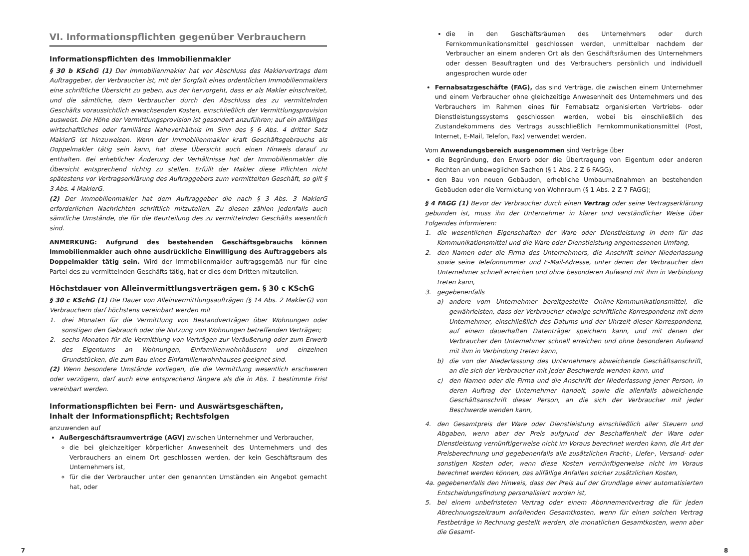VI. Informationspflichten gegenüber Verbrauchern
Informationspflichten des Immobilienmakler
§ 30 b KSchG (1) Der Immobilienmakler hat vor Abschluss des Maklervertrags dem Auftraggeber, der Verbraucher ist, mit der Sorgfalt eines ordentlichen Immobilienmaklers eine schriftliche Übersicht zu geben, aus der hervorgeht, dass er als Makler einschreitet, und die sämtliche, dem Verbraucher durch den Abschluss des zu vermittelnden Geschäfts voraussichtlich erwachsenden Kosten, einschließlich der Vermittlungsprovision ausweist. Die Höhe der Vermittlungsprovision ist gesondert anzuführen; auf ein allfälliges wirtschaftliches oder familiäres Naheverhältnis im Sinn des § 6 Abs. 4 dritter Satz MaklerG ist hinzuweisen. Wenn der Immobilienmakler kraft Geschäftsgebrauchs als Doppelmakler tätig sein kann, hat diese Übersicht auch einen Hinweis darauf zu enthalten. Bei erheblicher Änderung der Verhältnisse hat der Immobilienmakler die Übersicht entsprechend richtig zu stellen. Erfüllt der Makler diese Pflichten nicht spätestens vor Vertragserklärung des Auftraggebers zum vermittelten Geschäft, so gilt § 3 Abs. 4 MaklerG.
(2) Der Immobilienmakler hat dem Auftraggeber die nach § 3 Abs. 3 MaklerG erforderlichen Nachrichten schriftlich mitzuteilen. Zu diesen zählen jedenfalls auch sämtliche Umstände, die für die Beurteilung des zu vermittelnden Geschäfts wesentlich sind.
ANMERKUNG: Aufgrund des bestehenden Geschäftsgebrauchs können Immobilienmakler auch ohne ausdrückliche Einwilligung des Auftraggebers als Doppelmakler tätig sein. Wird der Immobilienmakler auftragsgemäß nur für eine Partei des zu vermittelnden Geschäfts tätig, hat er dies dem Dritten mitzuteilen.
Höchstdauer von Alleinvermittlungsverträgen gem. § 30 c KSchG
§ 30 c KSchG (1) Die Dauer von Alleinvermittlungsaufträgen (§ 14 Abs. 2 MaklerG) von Verbrauchern darf höchstens vereinbart werden mit
1. drei Monaten für die Vermittlung von Bestandverträgen über Wohnungen oder sonstigen den Gebrauch oder die Nutzung von Wohnungen betreffenden Verträgen;
2. sechs Monaten für die Vermittlung von Verträgen zur Veräußerung oder zum Erwerb des Eigentums an Wohnungen, Einfamilienwohnhäusern und einzelnen Grundstücken, die zum Bau eines Einfamilienwohnhauses geeignet sind.
(2) Wenn besondere Umstände vorliegen, die die Vermittlung wesentlich erschweren oder verzögern, darf auch eine entsprechend längere als die in Abs. 1 bestimmte Frist vereinbart werden.
Informationspflichten bei Fern- und Auswärtsgeschäften,
Inhalt der Informationspflicht; Rechtsfolgen
anzuwenden auf
Außergeschäftsraumverträge (AGV) zwischen Unternehmer und Verbraucher,
die bei gleichzeitiger körperlicher Anwesenheit des Unternehmers und des Verbrauchers an einem Ort geschlossen werden, der kein Geschäftsraum des Unternehmers ist,
für die der Verbraucher unter den genannten Umständen ein Angebot gemacht hat, oder
die in den Geschäftsräumen des Unternehmers oder durch Fernkommunikationsmittel geschlossen werden, unmittelbar nachdem der Verbraucher an einem anderen Ort als den Geschäftsräumen des Unternehmers oder dessen Beauftragten und des Verbrauchers persönlich und individuell angesprochen wurde oder
Fernabsatzgeschäfte (FAG), das sind Verträge, die zwischen einem Unternehmer und einem Verbraucher ohne gleichzeitige Anwesenheit des Unternehmers und des Verbrauchers im Rahmen eines für Fernabsatz organisierten Vertriebs- oder Dienstleistungssystems geschlossen werden, wobei bis einschließlich des Zustandekommens des Vertrags ausschließlich Fernkommunikationsmittel (Post, Internet, E-Mail, Telefon, Fax) verwendet werden.
Vom Anwendungsbereich ausgenommen sind Verträge über
die Begründung, den Erwerb oder die Übertragung von Eigentum oder anderen Rechten an unbeweglichen Sachen (§ 1 Abs. 2 Z 6 FAGG),
den Bau von neuen Gebäuden, erhebliche Umbaumaßnahmen an bestehenden Gebäuden oder die Vermietung von Wohnraum (§ 1 Abs. 2 Z 7 FAGG);
§ 4 FAGG (1) Bevor der Verbraucher durch einen Vertrag oder seine Vertragserklärung gebunden ist, muss ihn der Unternehmer in klarer und verständlicher Weise über Folgendes informieren:
1. die wesentlichen Eigenschaften der Ware oder Dienstleistung in dem für das Kommunikationsmittel und die Ware oder Dienstleistung angemessenen Umfang,
2. den Namen oder die Firma des Unternehmers, die Anschrift seiner Niederlassung sowie seine Telefonnummer und E-Mail-Adresse, unter denen der Verbraucher den Unternehmer schnell erreichen und ohne besonderen Aufwand mit ihm in Verbindung treten kann,
3. gegebenenfalls
a) andere vom Unternehmer bereitgestellte Online-Kommunikationsmittel, die gewährleisten, dass der Verbraucher etwaige schriftliche Korrespondenz mit dem Unternehmer, einschließlich des Datums und der Uhrzeit dieser Korrespondenz, auf einem dauerhaften Datenträger speichern kann, und mit denen der Verbraucher den Unternehmer schnell erreichen und ohne besonderen Aufwand mit ihm in Verbindung treten kann,
b) die von der Niederlassung des Unternehmers abweichende Geschäftsanschrift, an die sich der Verbraucher mit jeder Beschwerde wenden kann, und
c) den Namen oder die Firma und die Anschrift der Niederlassung jener Person, in deren Auftrag der Unternehmer handelt, sowie die allenfalls abweichende Geschäftsanschrift dieser Person, an die sich der Verbraucher mit jeder Beschwerde wenden kann,
4. den Gesamtpreis der Ware oder Dienstleistung einschließlich aller Steuern und Abgaben, wenn aber der Preis aufgrund der Beschaffenheit der Ware oder Dienstleistung vernünftigerweise nicht im Voraus berechnet werden kann, die Art der Preisberechnung und gegebenenfalls alle zusätzlichen Fracht-, Liefer-, Versand- oder sonstigen Kosten oder, wenn diese Kosten vernünftigerweise nicht im Voraus berechnet werden können, das allfällige Anfallen solcher zusätzlichen Kosten,
4a. gegebenenfalls den Hinweis, dass der Preis auf der Grundlage einer automatisierten Entscheidungsfindung personalisiert worden ist,
5. bei einem unbefristeten Vertrag oder einem Abonnementvertrag die für jeden Abrechnungszeitraum anfallenden Gesamtkosten, wenn für einen solchen Vertrag Festbeträge in Rechnung gestellt werden, die monatlichen Gesamtkosten, wenn aber die Gesamt-
7 8